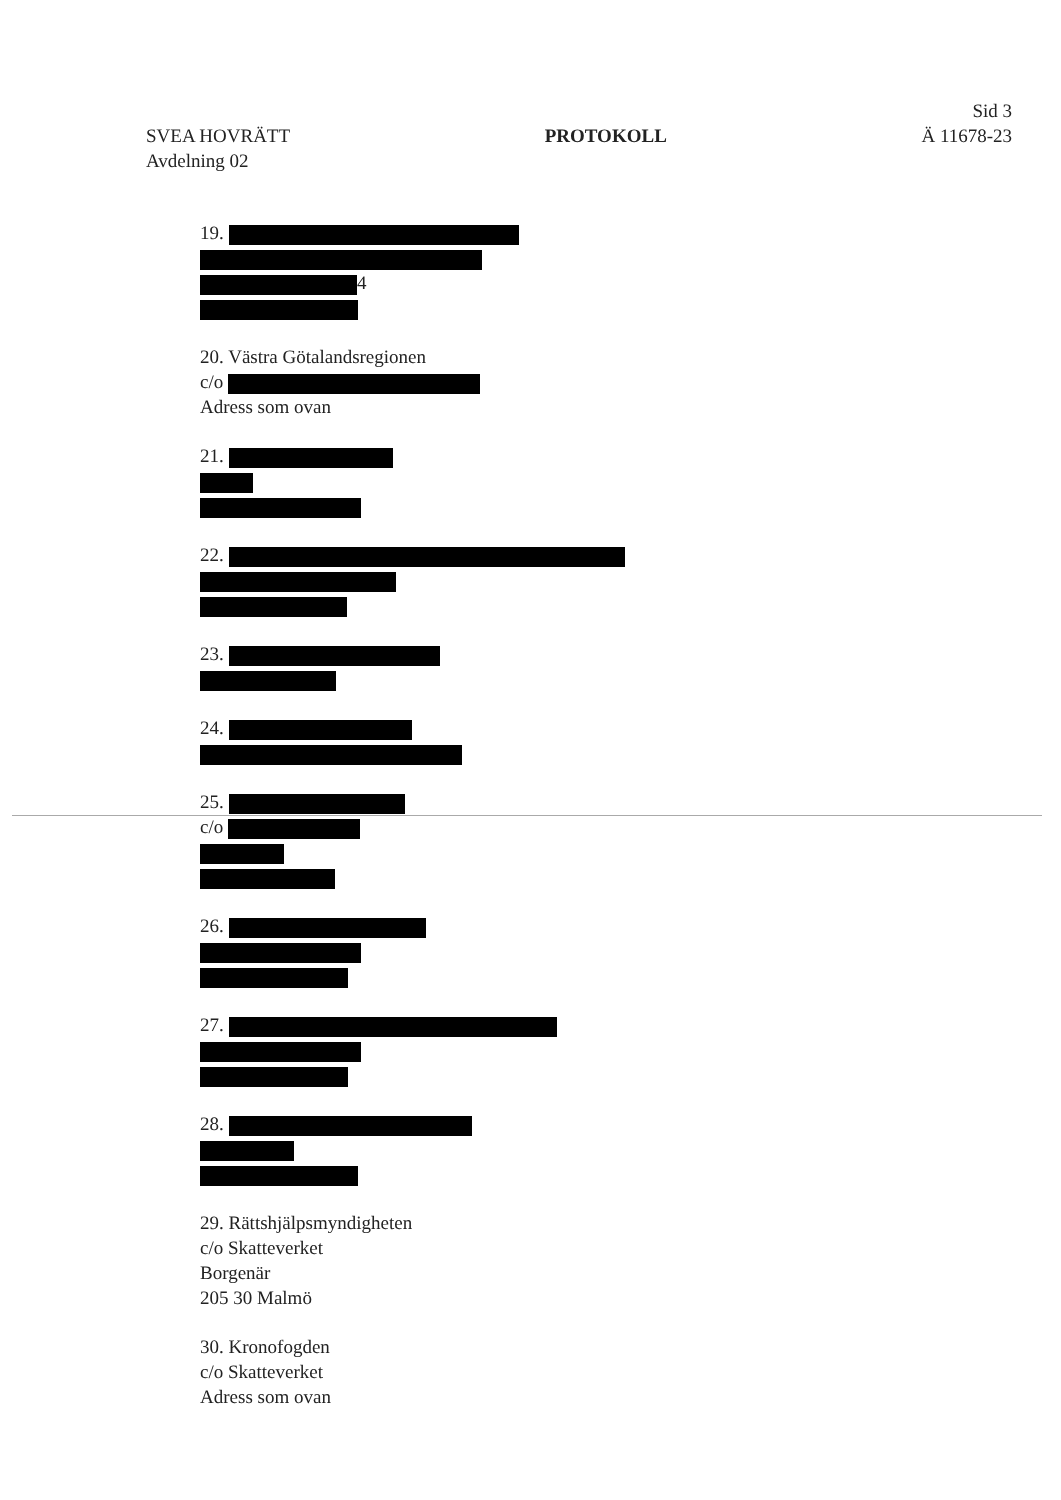SVEA HOVRÄTT
Avdelning 02
PROTOKOLL
Sid 3
Ä 11678-23
19.
4
20. Västra Götalandsregionen
c/o
Adress som ovan
21.
22.
23.
24.
25.
c/o
26.
27.
28.
29. Rättshjälpsmyndigheten
c/o Skatteverket
Borgenär
205 30 Malmö
30. Kronofogden
c/o Skatteverket
Adress som ovan